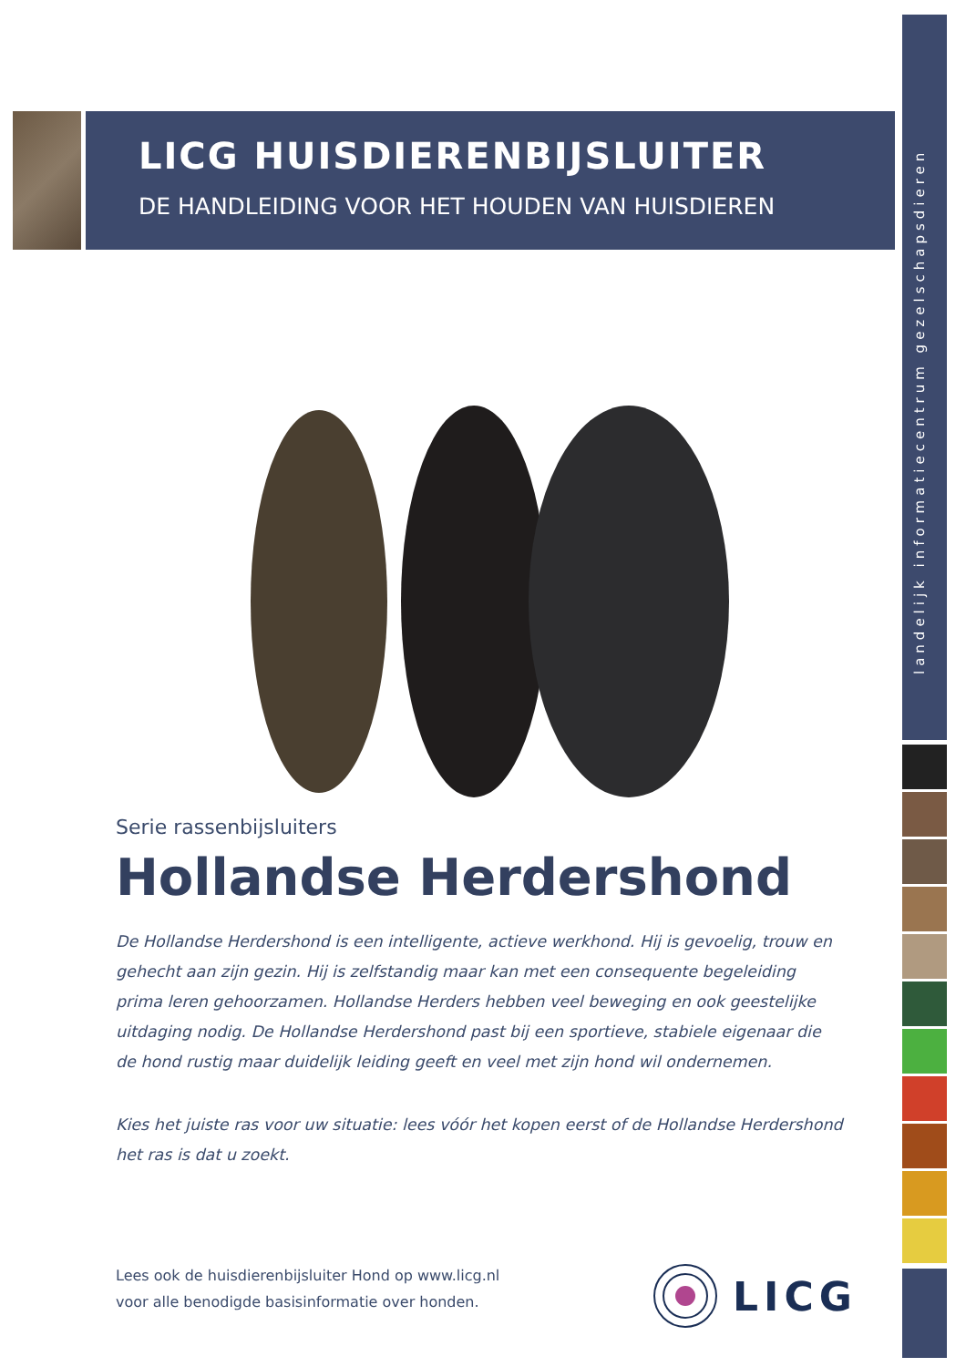landelijk informatiecentrum gezelschapsdieren
LICG HUISDIERENBIJSLUITER
DE HANDLEIDING VOOR HET HOUDEN VAN HUISDIEREN
Serie rassenbijsluiters
Hollandse Herdershond
De Hollandse Herdershond is een intelligente, actieve werkhond. Hij is gevoelig, trouw en gehecht aan zijn gezin. Hij is zelfstandig maar kan met een consequente begeleiding prima leren gehoorzamen. Hollandse Herders hebben veel beweging en ook geestelijke uitdaging nodig. De Hollandse Herdershond past bij een sportieve, stabiele eigenaar die de hond rustig maar duidelijk leiding geeft en veel met zijn hond wil ondernemen.
Kies het juiste ras voor uw situatie: lees vóór het kopen eerst of de Hollandse Herdershond het ras is dat u zoekt.
Lees ook de huisdierenbijsluiter Hond op www.licg.nl
voor alle benodigde basisinformatie over honden.
LICG